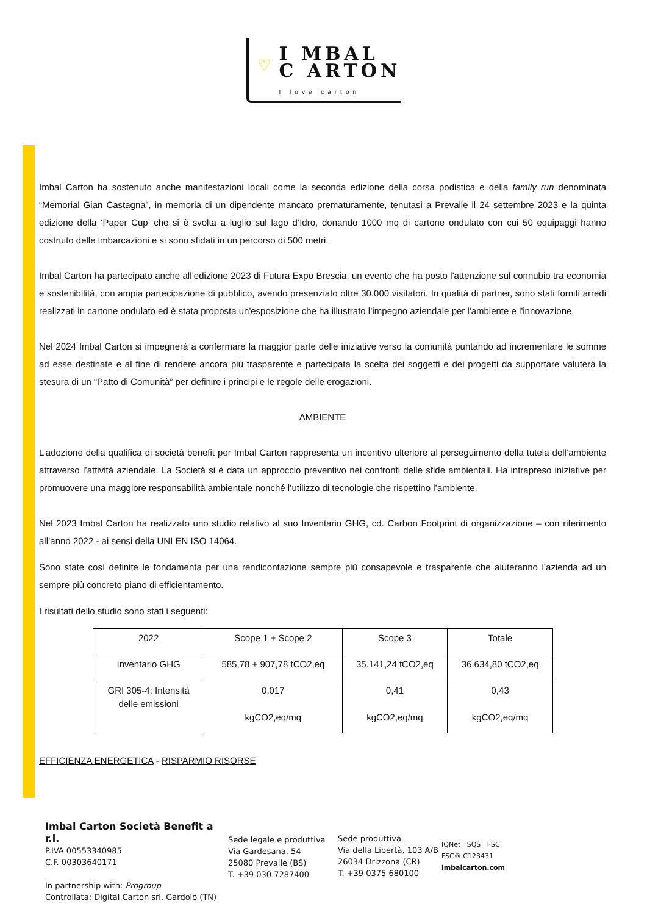♡ I MBAL
C ARTON
I love carton
Imbal Carton ha sostenuto anche manifestazioni locali come la seconda edizione della corsa podistica e della family run denominata “Memorial Gian Castagna”, in memoria di un dipendente mancato prematuramente, tenutasi a Prevalle il 24 settembre 2023 e la quinta edizione della ‘Paper Cup’ che si è svolta a luglio sul lago d’Idro, donando 1000 mq di cartone ondulato con cui 50 equipaggi hanno costruito delle imbarcazioni e si sono sfidati in un percorso di 500 metri.
Imbal Carton ha partecipato anche all’edizione 2023 di Futura Expo Brescia, un evento che ha posto l'attenzione sul connubio tra economia e sostenibilità, con ampia partecipazione di pubblico, avendo presenziato oltre 30.000 visitatori. In qualità di partner, sono stati forniti arredi realizzati in cartone ondulato ed è stata proposta un'esposizione che ha illustrato l’impegno aziendale per l'ambiente e l'innovazione.
Nel 2024 Imbal Carton si impegnerà a confermare la maggior parte delle iniziative verso la comunità puntando ad incrementare le somme ad esse destinate e al fine di rendere ancora più trasparente e partecipata la scelta dei soggetti e dei progetti da supportare valuterà la stesura di un “Patto di Comunità” per definire i principi e le regole delle erogazioni.
AMBIENTE
L’adozione della qualifica di società benefit per Imbal Carton rappresenta un incentivo ulteriore al perseguimento della tutela dell’ambiente attraverso l’attività aziendale. La Società si è data un approccio preventivo nei confronti delle sfide ambientali. Ha intrapreso iniziative per promuovere una maggiore responsabilità ambientale nonché l’utilizzo di tecnologie che rispettino l’ambiente.
Nel 2023 Imbal Carton ha realizzato uno studio relativo al suo Inventario GHG, cd. Carbon Footprint di organizzazione – con riferimento all’anno 2022 - ai sensi della UNI EN ISO 14064.
Sono state così definite le fondamenta per una rendicontazione sempre più consapevole e trasparente che aiuteranno l’azienda ad un sempre più concreto piano di efficientamento.
I risultati dello studio sono stati i seguenti:
| 2022 | Scope 1 + Scope 2 | Scope 3 | Totale |
| --- | --- | --- | --- |
| Inventario GHG | 585,78 + 907,78 tCO2,eq | 35.141,24 tCO2,eq | 36.634,80 tCO2,eq |
| GRI 305-4: Intensità delle emissioni | 0,017 kgCO2,eq/mq | 0,41 kgCO2,eq/mq | 0,43 kgCO2,eq/mq |
EFFICIENZA ENERGETICA - RISPARMIO RISORSE
Imbal Carton Società Benefit a r.l.
P.IVA 00553340985
C.F. 00303640171
In partnership with: Progroup
Controllata: Digital Carton srl, Gardolo (TN)
Sede legale e produttiva
Via Gardesana, 54
25080 Prevalle (BS)
T. +39 030 7287400
Sede produttiva
Via della Libertà, 103 A/B
26034 Drizzona (CR)
T. +39 0375 680100
IQNet SQS FSC
FSC® C123431
imbalcarton.com